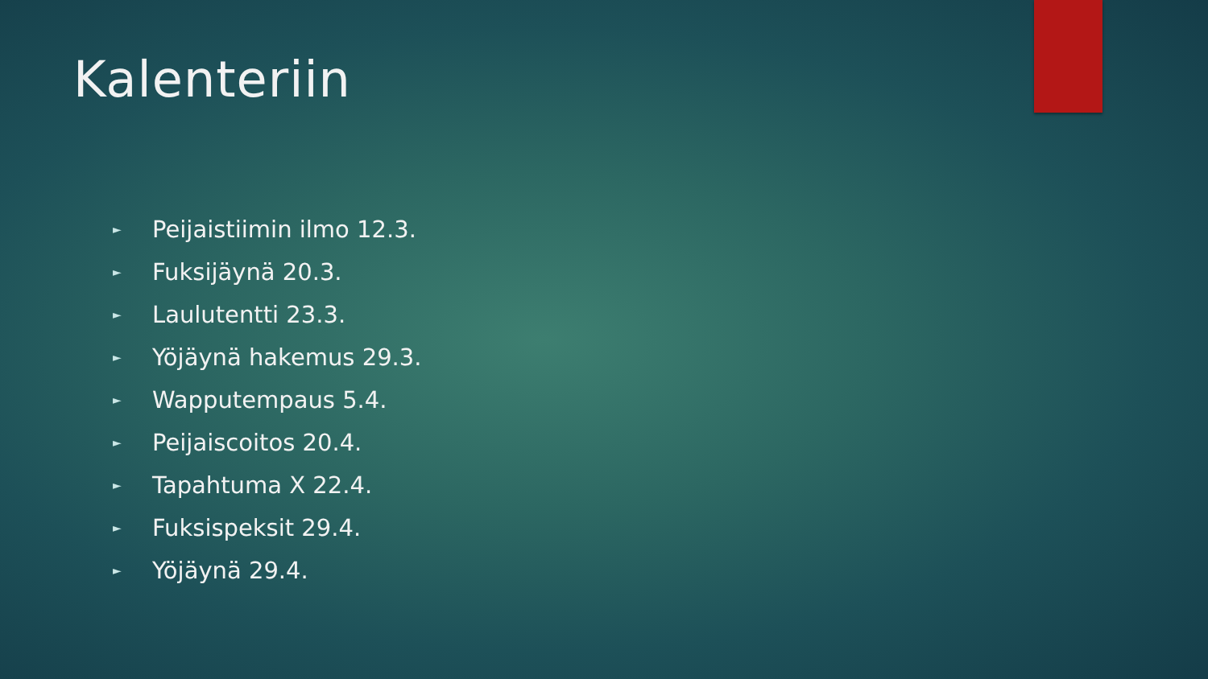Kalenteriin
► Peijaistiimin ilmo 12.3.
► Fuksijäynä 20.3.
► Laulutentti 23.3.
► Yöjäynä hakemus 29.3.
► Wapputempaus 5.4.
► Peijaiscoitos 20.4.
► Tapahtuma X 22.4.
► Fuksispeksit 29.4.
► Yöjäynä 29.4.